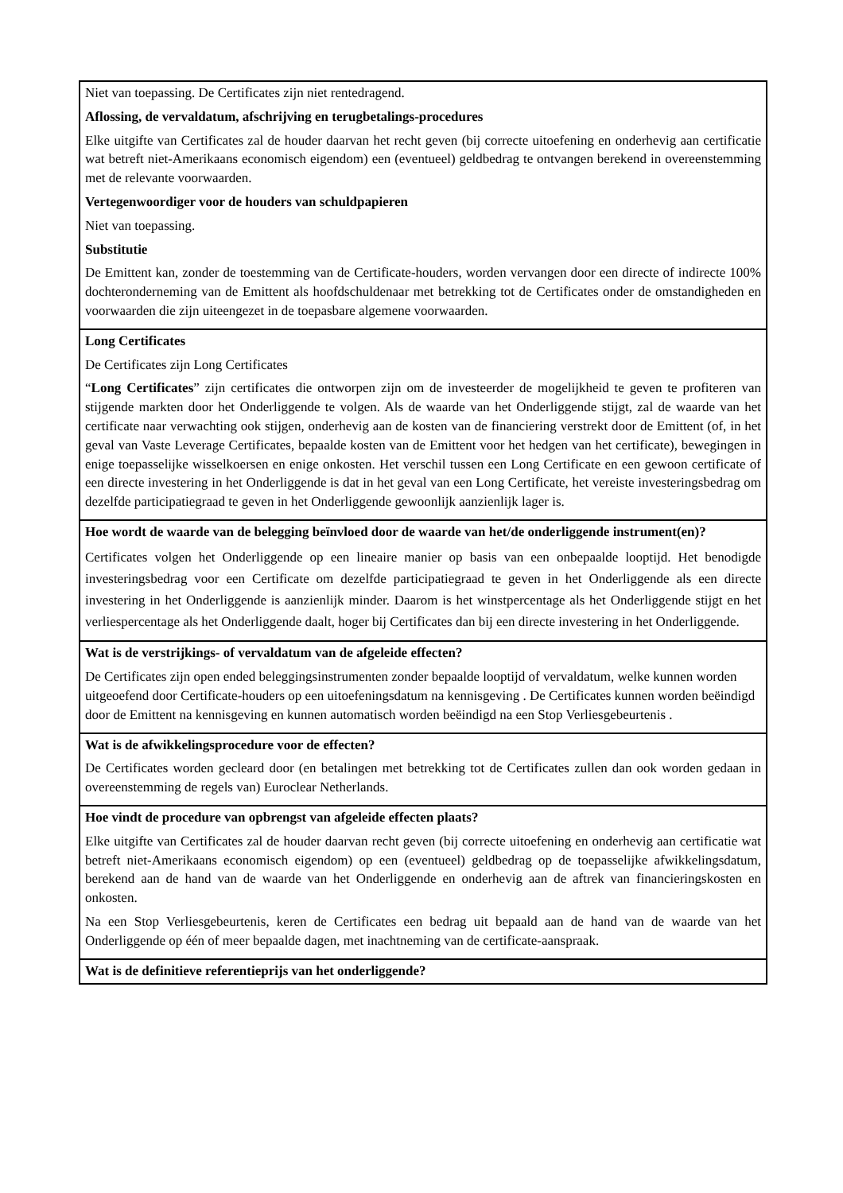| Niet van toepassing. De Certificates zijn niet rentedragend. Aflossing, de vervaldatum, afschrijving en terugbetalings-procedures Elke uitgifte van Certificates zal de houder daarvan het recht geven (bij correcte uitoefening en onderhevig aan certificatie wat betreft niet-Amerikaans economisch eigendom) een (eventueel) geldbedrag te ontvangen berekend in overeenstemming met de relevante voorwaarden. Vertegenwoordiger voor de houders van schuldpapieren Niet van toepassing. Substitutie De Emittent kan, zonder de toestemming van de Certificate-houders, worden vervangen door een directe of indirecte 100% dochteronderneming van de Emittent als hoofdschuldenaar met betrekking tot de Certificates onder de omstandigheden en voorwaarden die zijn uiteengezet in de toepasbare algemene voorwaarden. |
| Long Certificates De Certificates zijn Long Certificates “ Long Certificates ” zijn certificates die ontworpen zijn om de investeerder de mogelijkheid te geven te profiteren van stijgende markten door het Onderliggende te volgen. Als de waarde van het Onderliggende stijgt, zal de waarde van het certificate naar verwachting ook stijgen, onderhevig aan de kosten van de financiering verstrekt door de Emittent (of, in het geval van Vaste Leverage Certificates, bepaalde kosten van de Emittent voor het hedgen van het certificate), bewegingen in enige toepasselijke wisselkoersen en enige onkosten. Het verschil tussen een Long Certificate en een gewoon certificate of een directe investering in het Onderliggende is dat in het geval van een Long Certificate, het vereiste investeringsbedrag om dezelfde participatiegraad te geven in het Onderliggende gewoonlijk aanzienlijk lager is. |
| Hoe wordt de waarde van de belegging beïnvloed door de waarde van het/de onderliggende instrument(en)? Certificates volgen het Onderliggende op een lineaire manier op basis van een onbepaalde looptijd. Het benodigde investeringsbedrag voor een Certificate om dezelfde participatiegraad te geven in het Onderliggende als een directe investering in het Onderliggende is aanzienlijk minder. Daarom is het winstpercentage als het Onderliggende stijgt en het verliespercentage als het Onderliggende daalt, hoger bij Certificates dan bij een directe investering in het Onderliggende. |
| Wat is de verstrijkings- of vervaldatum van de afgeleide effecten? De Certificates zijn open ended beleggingsinstrumenten zonder bepaalde looptijd of vervaldatum, welke kunnen worden uitgeoefend door Certificate-houders op een uitoefeningsdatum na kennisgeving . De Certificates kunnen worden beëindigd door de Emittent na kennisgeving en kunnen automatisch worden beëindigd na een Stop Verliesgebeurtenis . |
| Wat is de afwikkelingsprocedure voor de effecten? De Certificates worden gecleard door (en betalingen met betrekking tot de Certificates zullen dan ook worden gedaan in overeenstemming de regels van) Euroclear Netherlands. |
| Hoe vindt de procedure van opbrengst van afgeleide effecten plaats? Elke uitgifte van Certificates zal de houder daarvan recht geven (bij correcte uitoefening en onderhevig aan certificatie wat betreft niet-Amerikaans economisch eigendom) op een (eventueel) geldbedrag op de toepasselijke afwikkelingsdatum, berekend aan de hand van de waarde van het Onderliggende en onderhevig aan de aftrek van financieringskosten en onkosten. Na een Stop Verliesgebeurtenis, keren de Certificates een bedrag uit bepaald aan de hand van de waarde van het Onderliggende op één of meer bepaalde dagen, met inachtneming van de certificate-aanspraak. |
| Wat is de definitieve referentieprijs van het onderliggende? |